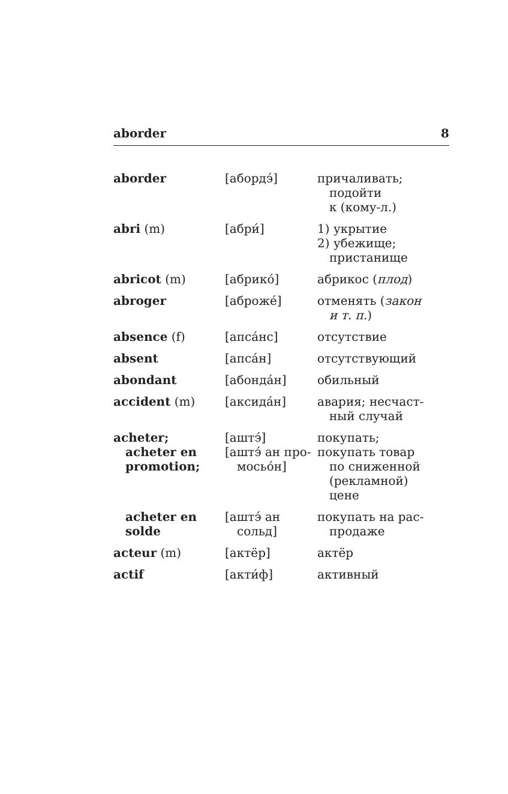aborder 8
| aborder | [абордэ́] | причаливать; подойти к (кому-л.) |
| abri (m) | [абри́] | 1) укрытие 2) убежище; пристанище |
| abricot (m) | [абрико́] | абрикос ( плод ) |
| abroger | [аброже́] | отменять ( закон и т. п. ) |
| absence (f) | [апса́нс] | отсутствие |
| absent | [апса́н] | отсутствующий |
| abondant | [абонда́н] | обильный |
| accident (m) | [аксида́н] | авария; несчаст- ный случай |
| acheter; acheter en promotion; | [аштэ́] [аштэ́ ан про- мосьо́н] | покупать; покупать товар по сниженной (рекламной) цене |
| acheter en solde | [аштэ́ ан сольд] | покупать на рас- продаже |
| acteur (m) | [актёр] | актёр |
| actif | [акти́ф] | активный |